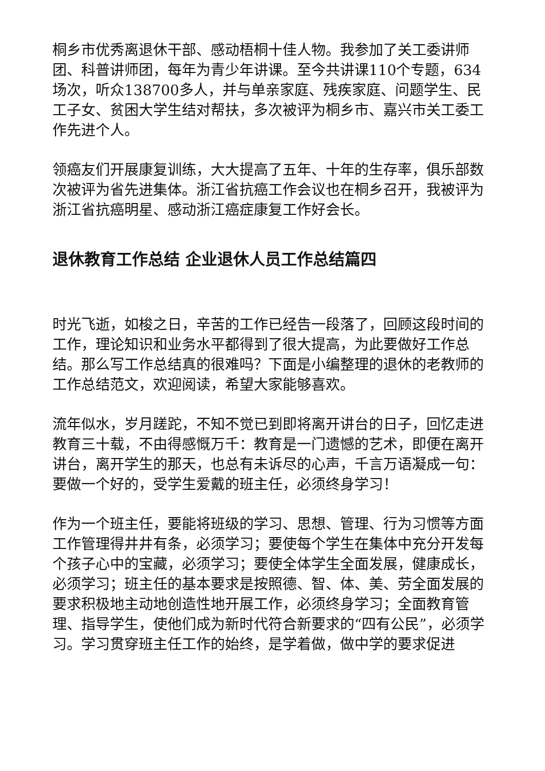桐乡市优秀离退休干部、感动梧桐十佳人物。我参加了关工委讲师团、科普讲师团，每年为青少年讲课。至今共讲课110个专题，634场次，听众138700多人，并与单亲家庭、残疾家庭、问题学生、民工子女、贫困大学生结对帮扶，多次被评为桐乡市、嘉兴市关工委工作先进个人。
领癌友们开展康复训练，大大提高了五年、十年的生存率，俱乐部数次被评为省先进集体。浙江省抗癌工作会议也在桐乡召开，我被评为浙江省抗癌明星、感动浙江癌症康复工作好会长。
退休教育工作总结 企业退休人员工作总结篇四
时光飞逝，如梭之日，辛苦的工作已经告一段落了，回顾这段时间的工作，理论知识和业务水平都得到了很大提高，为此要做好工作总结。那么写工作总结真的很难吗？下面是小编整理的退休的老教师的工作总结范文，欢迎阅读，希望大家能够喜欢。
流年似水，岁月蹉跎，不知不觉已到即将离开讲台的日子，回忆走进教育三十载，不由得感慨万千：教育是一门遗憾的艺术，即便在离开讲台，离开学生的那天，也总有未诉尽的心声，千言万语凝成一句：要做一个好的，受学生爱戴的班主任，必须终身学习！
作为一个班主任，要能将班级的学习、思想、管理、行为习惯等方面工作管理得井井有条，必须学习；要使每个学生在集体中充分开发每个孩子心中的宝藏，必须学习；要使全体学生全面发展，健康成长，必须学习；班主任的基本要求是按照德、智、体、美、劳全面发展的要求积极地主动地创造性地开展工作，必须终身学习；全面教育管理、指导学生，使他们成为新时代符合新要求的“四有公民”，必须学习。学习贯穿班主任工作的始终，是学着做，做中学的要求促进